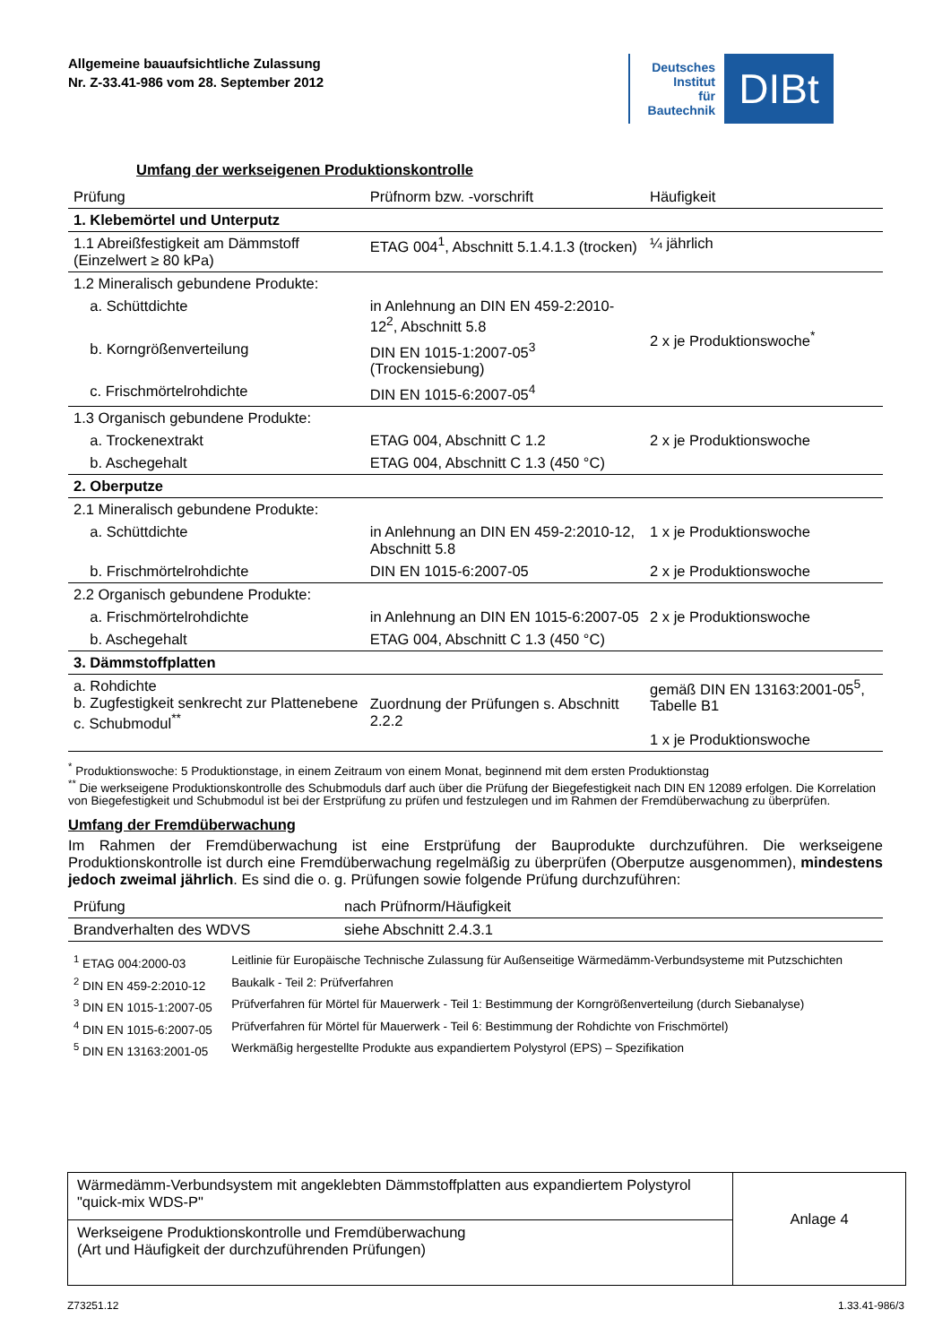Allgemeine bauaufsichtliche Zulassung
Nr. Z-33.41-986 vom 28. September 2012
Deutsches
Institut
für
Bautechnik
DIBt
Umfang der werkseigenen Produktionskontrolle
| Prüfung | Prüfnorm bzw. -vorschrift | Häufigkeit |
| --- | --- | --- |
| 1. Klebemörtel und Unterputz | | |
| 1.1 Abreißfestigkeit am Dämmstoff (Einzelwert ≥ 80 kPa) | ETAG 004<sup>1</sup>, Abschnitt 5.1.4.1.3 (trocken) | ¼ jährlich |
| 1.2 Mineralisch gebundene Produkte: | | 2 x je Produktionswoche<sup>*</sup> |
| a. Schüttdichte | in Anlehnung an DIN EN 459-2:2010-12<sup>2</sup>, Abschnitt 5.8 | |
| b. Korngrößenverteilung | DIN EN 1015-1:2007-05<sup>3</sup> (Trockensiebung) | |
| c. Frischmörtelrohdichte | DIN EN 1015-6:2007-05<sup>4</sup> | |
| 1.3 Organisch gebundene Produkte: | | 2 x je Produktionswoche |
| a. Trockenextrakt | ETAG 004, Abschnitt C 1.2 | |
| b. Aschegehalt | ETAG 004, Abschnitt C 1.3 (450 °C) | |
| 2. Oberputze | | |
| 2.1 Mineralisch gebundene Produkte: | | |
| a. Schüttdichte | in Anlehnung an DIN EN 459-2:2010-12, Abschnitt 5.8 | 1 x je Produktionswoche |
| b. Frischmörtelrohdichte | DIN EN 1015-6:2007-05 | 2 x je Produktionswoche |
| 2.2 Organisch gebundene Produkte: | | 2 x je Produktionswoche |
| a. Frischmörtelrohdichte | in Anlehnung an DIN EN 1015-6:2007-05 | |
| b. Aschegehalt | ETAG 004, Abschnitt C 1.3 (450 °C) | |
| 3. Dämmstoffplatten | | |
| a. Rohdichte b. Zugfestigkeit senkrecht zur Plattenebene c. Schubmodul<sup>**</sup> | Zuordnung der Prüfungen s. Abschnitt 2.2.2 | gemäß DIN EN 13163:2001-05<sup>5</sup>, Tabelle B1 1 x je Produktionswoche |
<sup>*</sup> Produktionswoche: 5 Produktionstage, in einem Zeitraum von einem Monat, beginnend mit dem ersten Produktionstag
<sup>**</sup> Die werkseigene Produktionskontrolle des Schubmoduls darf auch über die Prüfung der Biegefestigkeit nach DIN EN 12089 erfolgen. Die Korrelation von Biegefestigkeit und Schubmodul ist bei der Erstprüfung zu prüfen und festzulegen und im Rahmen der Fremdüberwachung zu überprüfen.
Umfang der Fremdüberwachung
Im Rahmen der Fremdüberwachung ist eine Erstprüfung der Bauprodukte durchzuführen. Die werkseigene Produktionskontrolle ist durch eine Fremdüberwachung regelmäßig zu überprüfen (Oberputze ausgenommen), mindestens jedoch zweimal jährlich. Es sind die o. g. Prüfungen sowie folgende Prüfung durchzuführen:
| Prüfung | nach Prüfnorm/Häufigkeit |
| --- | --- |
| Brandverhalten des WDVS | siehe Abschnitt 2.4.3.1 |
| <sup>1</sup> ETAG 004:2000-03 | Leitlinie für Europäische Technische Zulassung für Außenseitige Wärmedämm-Verbundsysteme mit Putzschichten |
| <sup>2</sup> DIN EN 459-2:2010-12 | Baukalk - Teil 2: Prüfverfahren |
| <sup>3</sup> DIN EN 1015-1:2007-05 | Prüfverfahren für Mörtel für Mauerwerk - Teil 1: Bestimmung der Korngrößenverteilung (durch Siebanalyse) |
| <sup>4</sup> DIN EN 1015-6:2007-05 | Prüfverfahren für Mörtel für Mauerwerk - Teil 6: Bestimmung der Rohdichte von Frischmörtel) |
| <sup>5</sup> DIN EN 13163:2001-05 | Werkmäßig hergestellte Produkte aus expandiertem Polystyrol (EPS) – Spezifikation |
Wärmedämm-Verbundsystem mit angeklebten Dämmstoffplatten aus expandiertem Polystyrol "quick-mix WDS-P"
Werkseigene Produktionskontrolle und Fremdüberwachung
(Art und Häufigkeit der durchzuführenden Prüfungen)
Anlage 4
Z73251.12 1.33.41-986/3